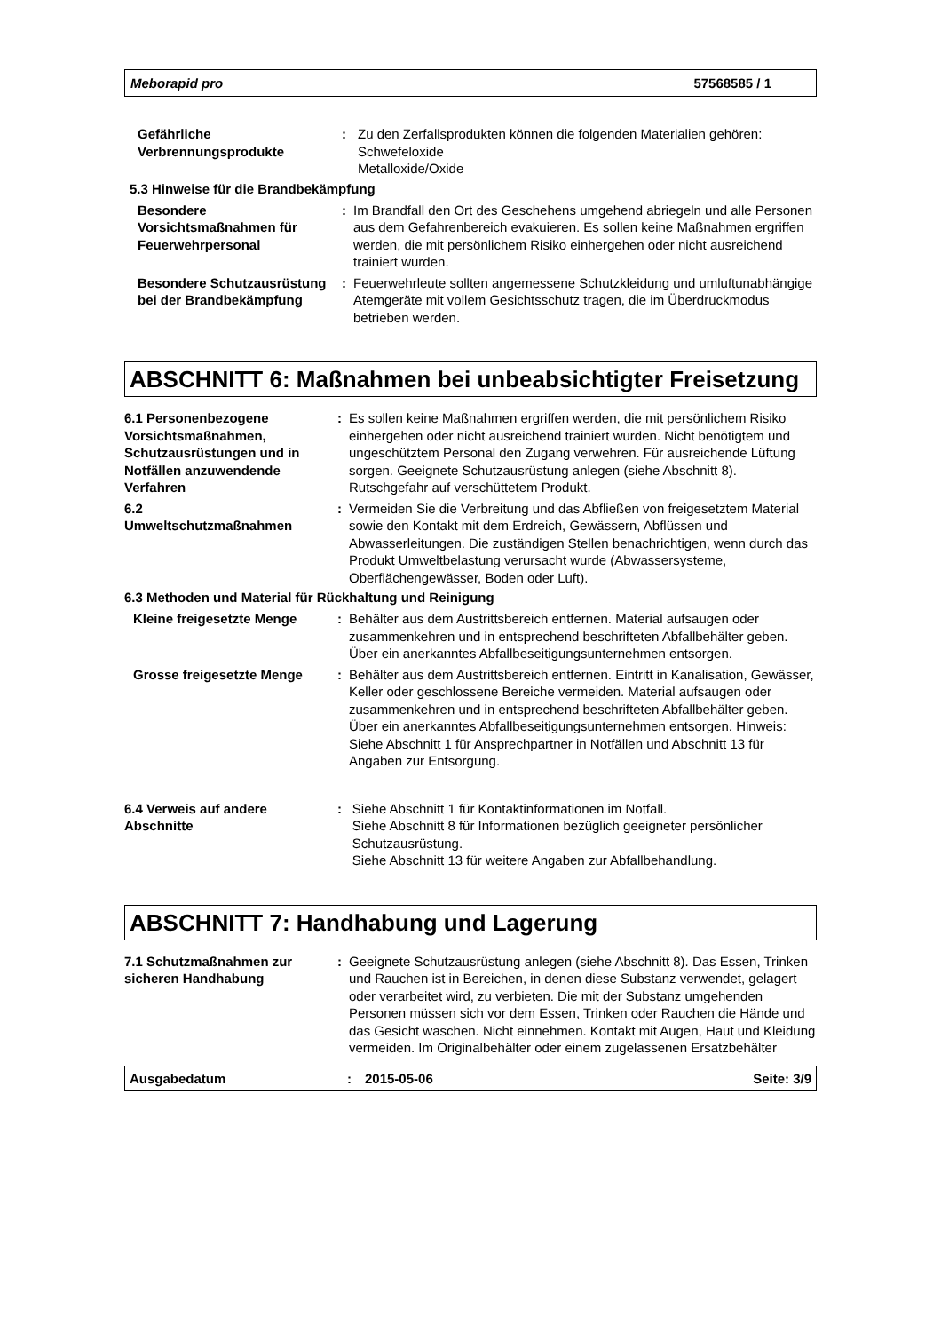Meborapid pro 57568585 / 1
Gefährliche
Verbrennungsprodukte
: Zu den Zerfallsprodukten können die folgenden Materialien gehören:
Schwefeloxide
Metalloxide/Oxide
5.3 Hinweise für die Brandbekämpfung
Besondere Vorsichtsmaßnahmen für Feuerwehrpersonal
: Im Brandfall den Ort des Geschehens umgehend abriegeln und alle Personen aus dem Gefahrenbereich evakuieren. Es sollen keine Maßnahmen ergriffen werden, die mit persönlichem Risiko einhergehen oder nicht ausreichend trainiert wurden.
Besondere Schutzausrüstung bei der Brandbekämpfung
: Feuerwehrleute sollten angemessene Schutzkleidung und umluftunabhängige Atemgeräte mit vollem Gesichtsschutz tragen, die im Überdruckmodus betrieben werden.
ABSCHNITT 6: Maßnahmen bei unbeabsichtigter Freisetzung
6.1 Personenbezogene Vorsichtsmaßnahmen, Schutzausrüstungen und in Notfällen anzuwendende Verfahren
: Es sollen keine Maßnahmen ergriffen werden, die mit persönlichem Risiko einhergehen oder nicht ausreichend trainiert wurden. Nicht benötigtem und ungeschütztem Personal den Zugang verwehren. Für ausreichende Lüftung sorgen. Geeignete Schutzausrüstung anlegen (siehe Abschnitt 8). Rutschgefahr auf verschüttetem Produkt.
6.2
Umweltschutzmaßnahmen
: Vermeiden Sie die Verbreitung und das Abfließen von freigesetztem Material sowie den Kontakt mit dem Erdreich, Gewässern, Abflüssen und Abwasserleitungen. Die zuständigen Stellen benachrichtigen, wenn durch das Produkt Umweltbelastung verursacht wurde (Abwassersysteme, Oberflächengewässer, Boden oder Luft).
6.3 Methoden und Material für Rückhaltung und Reinigung
Kleine freigesetzte Menge : Behälter aus dem Austrittsbereich entfernen. Material aufsaugen oder zusammenkehren und in entsprechend beschrifteten Abfallbehälter geben. Über ein anerkanntes Abfallbeseitigungsunternehmen entsorgen.
Grosse freigesetzte Menge : Behälter aus dem Austrittsbereich entfernen. Eintritt in Kanalisation, Gewässer, Keller oder geschlossene Bereiche vermeiden. Material aufsaugen oder zusammenkehren und in entsprechend beschrifteten Abfallbehälter geben. Über ein anerkanntes Abfallbeseitigungsunternehmen entsorgen. Hinweis: Siehe Abschnitt 1 für Ansprechpartner in Notfällen und Abschnitt 13 für Angaben zur Entsorgung.
6.4 Verweis auf andere Abschnitte
: Siehe Abschnitt 1 für Kontaktinformationen im Notfall.
Siehe Abschnitt 8 für Informationen bezüglich geeigneter persönlicher Schutzausrüstung.
Siehe Abschnitt 13 für weitere Angaben zur Abfallbehandlung.
ABSCHNITT 7: Handhabung und Lagerung
7.1 Schutzmaßnahmen zur sicheren Handhabung
: Geeignete Schutzausrüstung anlegen (siehe Abschnitt 8). Das Essen, Trinken und Rauchen ist in Bereichen, in denen diese Substanz verwendet, gelagert oder verarbeitet wird, zu verbieten. Die mit der Substanz umgehenden Personen müssen sich vor dem Essen, Trinken oder Rauchen die Hände und das Gesicht waschen. Nicht einnehmen. Kontakt mit Augen, Haut und Kleidung vermeiden. Im Originalbehälter oder einem zugelassenen Ersatzbehälter
Ausgabedatum: 2015-05-06 Seite: 3/9